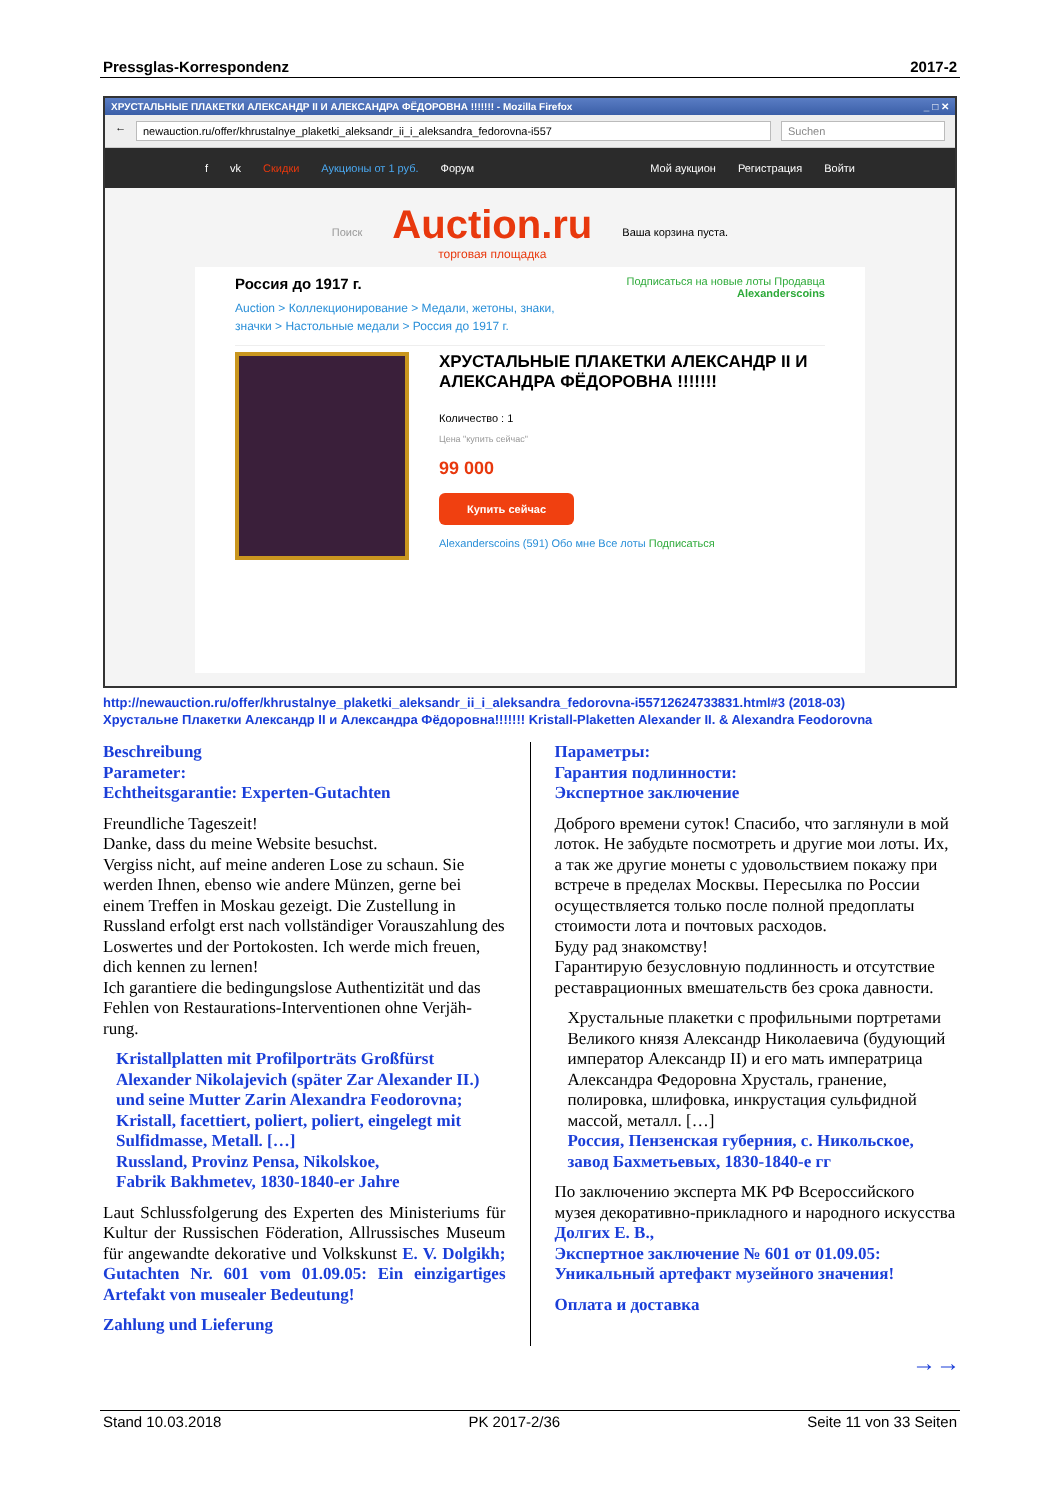Pressglas-Korrespondenz 2017-2
ХРУСТАЛЬНЫЕ ПЛАКЕТКИ АЛЕКСАНДР II И АЛЕКСАНДРА ФЁДОРОВНА !!!!!!! - Mozilla Firefox _ □ ✕
← newauction.ru/offer/khrustalnye_plaketki_aleksandr_ii_i_aleksandra_fedorovna-i557 Suchen
f vk Скидки Аукционы от 1 руб. Форум Мой аукцион Регистрация Войти
Поиск
Auction.ru
торговая площадка
Ваша корзина пуста.
Россия до 1917 г. Подписаться на новые лоты Продавца
Alexanderscoins
Auction > Коллекционирование > Медали, жетоны, знаки, значки > Настольные медали > Россия до 1917 г.
ХРУСТАЛЬНЫЕ ПЛАКЕТКИ АЛЕКСАНДР II И АЛЕКСАНДРА ФЁДОРОВНА !!!!!!!
Количество : 1
Цена "купить сейчас"
99 000
Купить сейчас
Alexanderscoins (591) Обо мне Все лоты Подписаться
http://newauction.ru/offer/khrustalnye_plaketki_aleksandr_ii_i_aleksandra_fedorovna-i55712624733831.html#3 (2018-03)
Хрустальне Плакетки Александр II и Александра Фёдоровна!!!!!!! Kristall-Plaketten Alexander II. & Alexandra Feodorovna
Beschreibung
Parameter:
Echtheitsgarantie: Experten-Gutachten
Freundliche Tageszeit!
Danke, dass du meine Website besuchst.
Vergiss nicht, auf meine anderen Lose zu schaun. Sie werden Ihnen, ebenso wie andere Münzen, gerne bei einem Treffen in Moskau gezeigt. Die Zustellung in Russland erfolgt erst nach vollständiger Vorauszahlung des Loswertes und der Portokosten. Ich werde mich freuen, dich kennen zu lernen!
Ich garantiere die bedingungslose Authentizität und das Fehlen von Restaurations-Interventionen ohne Verjäh-rung.
Kristallplatten mit Profilporträts Großfürst Alexander Nikolajevich (später Zar Alexander II.) und seine Mutter Zarin Alexandra Feodorovna; Kristall, facettiert, poliert, poliert, eingelegt mit Sulfidmasse, Metall. […]
Russland, Provinz Pensa, Nikolskoe,
Fabrik Bakhmetev, 1830-1840-er Jahre
Laut Schlussfolgerung des Experten des Ministeriums für Kultur der Russischen Föderation, Allrussisches Museum für angewandte dekorative und Volkskunst E. V. Dolgikh; Gutachten Nr. 601 vom 01.09.05: Ein einzigartiges Artefakt von musealer Bedeutung!
Zahlung und Lieferung
Параметры:
Гарантия подлинности:
Экспертное заключение
Доброго времени суток! Спасибо, что заглянули в мой лоток. Не забудьте посмотреть и другие мои лоты. Их, а так же другие монеты с удовольствием покажу при встрече в пределах Москвы. Пересылка по России осуществляется только после полной предоплаты стоимости лота и почтовых расходов.
Буду рад знакомству!
Гарантирую безусловную подлинность и отсутствие реставрационных вмешательств без срока давности.
Хрустальные плакетки с профильными портретами Великого князя Александр Николаевича (будующий император Александр II) и его мать императрица Александра Федоровна Хрусталь, гранение, полировка, шлифовка, инкрустация сульфидной массой, металл. […]
Россия, Пензенская губерния, с. Никольское, завод Бахметьевых, 1830-1840-е гг
По заключению эксперта МК РФ Всероссийского музея декоративно-прикладного и народного искусства Долгих Е. В.,
Экспертное заключение № 601 от 01.09.05: Уникальный артефакт музейного значения!
Оплата и доставка
→→
Stand 10.03.2018 PK 2017-2/36 Seite 11 von 33 Seiten